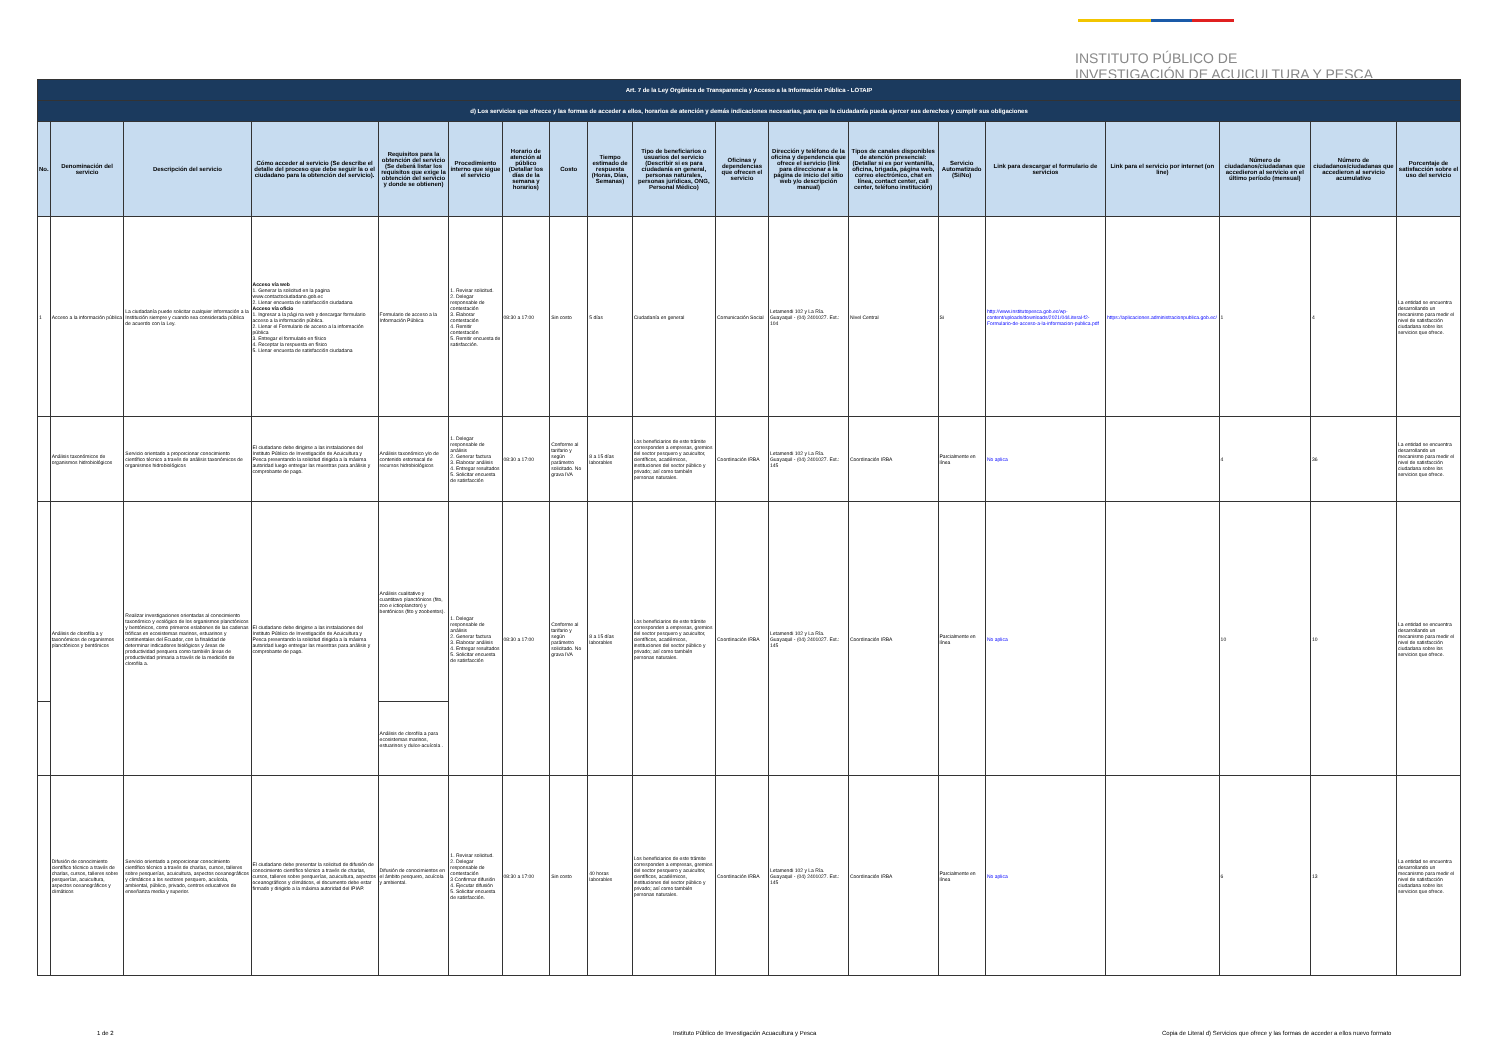INSTITUTO PÚBLICO DE
INVESTIGACIÓN DE ACUICULTURA Y PESCA
| Art. 7 de la Ley Orgánica de Transparencia y Acceso a la Información Pública - LOTAIP | | | | | | | | | | | | | | | | | | |
| d) Los servicios que ofrecce y las formas de acceder a ellos, horarios de atención y demás indicaciones necesarias, para que la ciudadanía pueda ejercer sus derechos y cumplir sus obligaciones | | | | | | | | | | | | | | | | | | |
| No. | Denominación del servicio | Descripción del servicio | Cómo acceder al servicio (Se describe el detalle del proceso que debe seguir la o el ciudadano para la obtención del servicio). | Requisitos para la obtención del servicio (Se deberá listar los requisitos que exige la obtención del servicio y donde se obtienen) | Procedimiento interno que sigue el servicio | Horario de atención al público (Detallar los días de la semana y horarios) | Costo | Tiempo estimado de respuesta (Horas, Días, Semanas) | Tipo de beneficiarios o usuarios del servicio (Describir si es para ciudadanía en general, personas naturales, personas jurídicas, ONG, Personal Médico) | Oficinas y dependencias que ofrecen el servicio | Dirección y teléfono de la oficina y dependencia que ofrece el servicio (link para direccionar a la página de inicio del sitio web y/o descripción manual) | Tipos de canales disponibles de atención presencial: (Detallar si es por ventanilla, oficina, brigada, página web, correo electrónico, chat en línea, contact center, call center, teléfono institución) | Servicio Automatizado (Si/No) | Link para descargar el formulario de servicios | Link para el servicio por internet (on line) | Número de ciudadanos/ciudadanas que accedieron al servicio en el último período (mensual) | Número de ciudadanos/ciudadanas que accedieron al servicio acumulativo | Porcentaje de satisfacción sobre el uso del servicio |
| 1 | Acceso a la información pública | La ciudadanía puede solicitar cualquier información a la Institución siempre y cuando sea considerada pública de acuerdo con la Ley. | Acceso vía web 1. Generar la solicitud en la pagina www.contactociudadano.gob.ec 2. Llenar encuesta de satisfacción ciudadana Acceso vía oficio 1. Ingresar a la pági na web y descargar formulario acceso a la información pública. 2. Llenar el Formulario de acceso a la información pública 3. Entregar el formulario en físico 4. Receptar la respuesta en físico 5. Llenar encuesta de satisfacción ciudadana | Formulario de acceso a la Información Pública | 1. Revisar solicitud. 2. Delegar responsable de contestación 3. Elaborar contestación 4. Remitir contestación 5. Remitir encuesta de satisfacción. | 08:30 a 17:00 | Sin costo | 5 días | Ciudadanía en general | Comunicación Social | Letamendi 102 y La Ría. Guayaquil - (04) 2401027. Ext.: 104 | Nivel Central | Si | http://www.institutopesca.gob.ec/wp-content/uploads/downloads/2021/04/Literal-f2-Formulario-de-acceso-a-la-informacion-publica.pdf | https://aplicaciones.administracionpublica.gob.ec/ | 1 | 4 | La entidad se encuentra desarrollando un mecanismo para medir el nivel de satisfacción ciudadana sobre los servicios que ofrece. |
| | Análisis taxonómicos de organismos hidrobiológicos | Servicio orientado a proporcionar conocimiento científico técnico a través de análisis taxonómicos de organismos hidrobiológicos | El ciudadano debe dirigirse a las instalaciones del Instituto Público de Investigación de Acuicultura y Pesca presentando la solicitud dirigida a la máxima autoridad luego entregar las muestras para análisis y comprobante de pago. | Análisis taxonómico y/o de contenido estomacal de recursos hidrobiológicos | 1. Delegar responsable de análisis 2. Generar factura 3. Elaborar análisis 4. Entregar resultados 5. Solicitar encuesta de satisfacción | 08:30 a 17:00 | Conforme al tarifario y según parámetro solicitado. No grava IVA | 8 a 15 días laborables | Los beneficiarios de este trámite corresponden a empresas, gremios del sector pesquero y acuicultor, científicos, académicos, instituciones del sector público y privado; así como también personas naturales. | Coordinación IRBA | Letamendi 102 y La Ría. Guayaquil - (04) 2401027. Ext.: 145 | Coordinación IRBA | Parcialmente en línea | No aplica | | 4 | 36 | La entidad se encuentra desarrollando un mecanismo para medir el nivel de satisfacción ciudadana sobre los servicios que ofrece. |
| | Análisis de clorofila a y taxonómicos de organismos planctónicos y bentónicos | Realizar investigaciones orientadas al conocimiento taxonómico y ecológico de los organismos planctónicos y bentónicos, como primeros eslabones de las cadenas tróficas en ecosistemas marinos, estuarinos y continentales del Ecuador, con la finalidad de determinar indicadores biológicos y áreas de productividad pesquera como también áreas de productividad primaria a través de la medición de clorofila a. | El ciudadano debe dirigirse a las instalaciones del Instituto Público de Investigación de Acuicultura y Pesca presentando la solicitud dirigida a la máxima autoridad luego entregar las muestras para análisis y comprobante de pago. | Análisis cualitativo y cuantitavo planctónicos (fito, zoo e ictioplancton) y bentónicos (fito y zoobentos). | 1. Delegar responsable de análisis 2. Generar factura 3. Elaborar análisis 4. Entregar resultados 5. Solicitar encuesta de satisfacción | 08:30 a 17:00 | Conforme al tarifario y según parámetro solicitado. No grava IVA | 8 a 15 días laborables | Los beneficiarios de este trámite corresponden a empresas, gremios del sector pesquero y acuicultor, científicos, académicos, instituciones del sector público y privado; así como también personas naturales. | Coordinación IRBA | Letamendi 102 y La Ría. Guayaquil - (04) 2401027. Ext.: 145 | Coordinación IRBA | Parcialmente en línea | No aplica | | 10 | 10 | La entidad se encuentra desarrollando un mecanismo para medir el nivel de satisfacción ciudadana sobre los servicios que ofrece. |
| | | | | Análisis de clorofila a para ecosistemas marinos, estuarinos y dulce-acuícola . | | | | | | | | | | | | | | |
| | Difusión de conocimiento científico técnico a través de charlas, cursos, talleres sobre pesquerías, acuicultura, aspectos oceanográficos y climáticos | Servicio orientado a proporcionar conocimiento científico técnico a través de charlas, cursos, talleres sobre pesquerías, acuicultura, aspectos oceanográficos y climáticos a los sectores pesquero, acuícola, ambiental, público, privado, centros educativos de enseñanza media y superior. | El ciudadano debe presentar la solicitud de difusión de conocimiento científico técnico a través de charlas, cursos, talleres sobre pesquerías, acuicultura, aspectos oceanográficos y climáticos, el documento debe estar firmado y dirigido a la máxima autoridad del IPIAP. | Difusión de conocimientos en el ámbito pesquero, acuícola y ambiental. | 1. Revisar solicitud. 2. Delegar responsable de contestación 3 Confirmar difusión 4. Ejecutar difusión 5. Solicitar encuesta de satisfacción. | 08:30 a 17:00 | Sin costo | 40 horas laborables | Los beneficiarios de este trámite corresponden a empresas, gremios del sector pesquero y acuicultor, científicos, académicos, instituciones del sector público y privado; así como también personas naturales. | Coordinación IRBA | Letamendi 102 y La Ría. Guayaquil - (04) 2401027. Ext.: 145 | Coordinación IRBA | Parcialmente en línea | No aplica | | 6 | 13 | La entidad se encuentra desarrollando un mecanismo para medir el nivel de satisfacción ciudadana sobre los servicios que ofrece. |
1 de 2
Instituto Público de Investigación Acuacultura y Pesca
Copia de Literal d) Servicios que ofrece y las formas de acceder a ellos nuevo formato